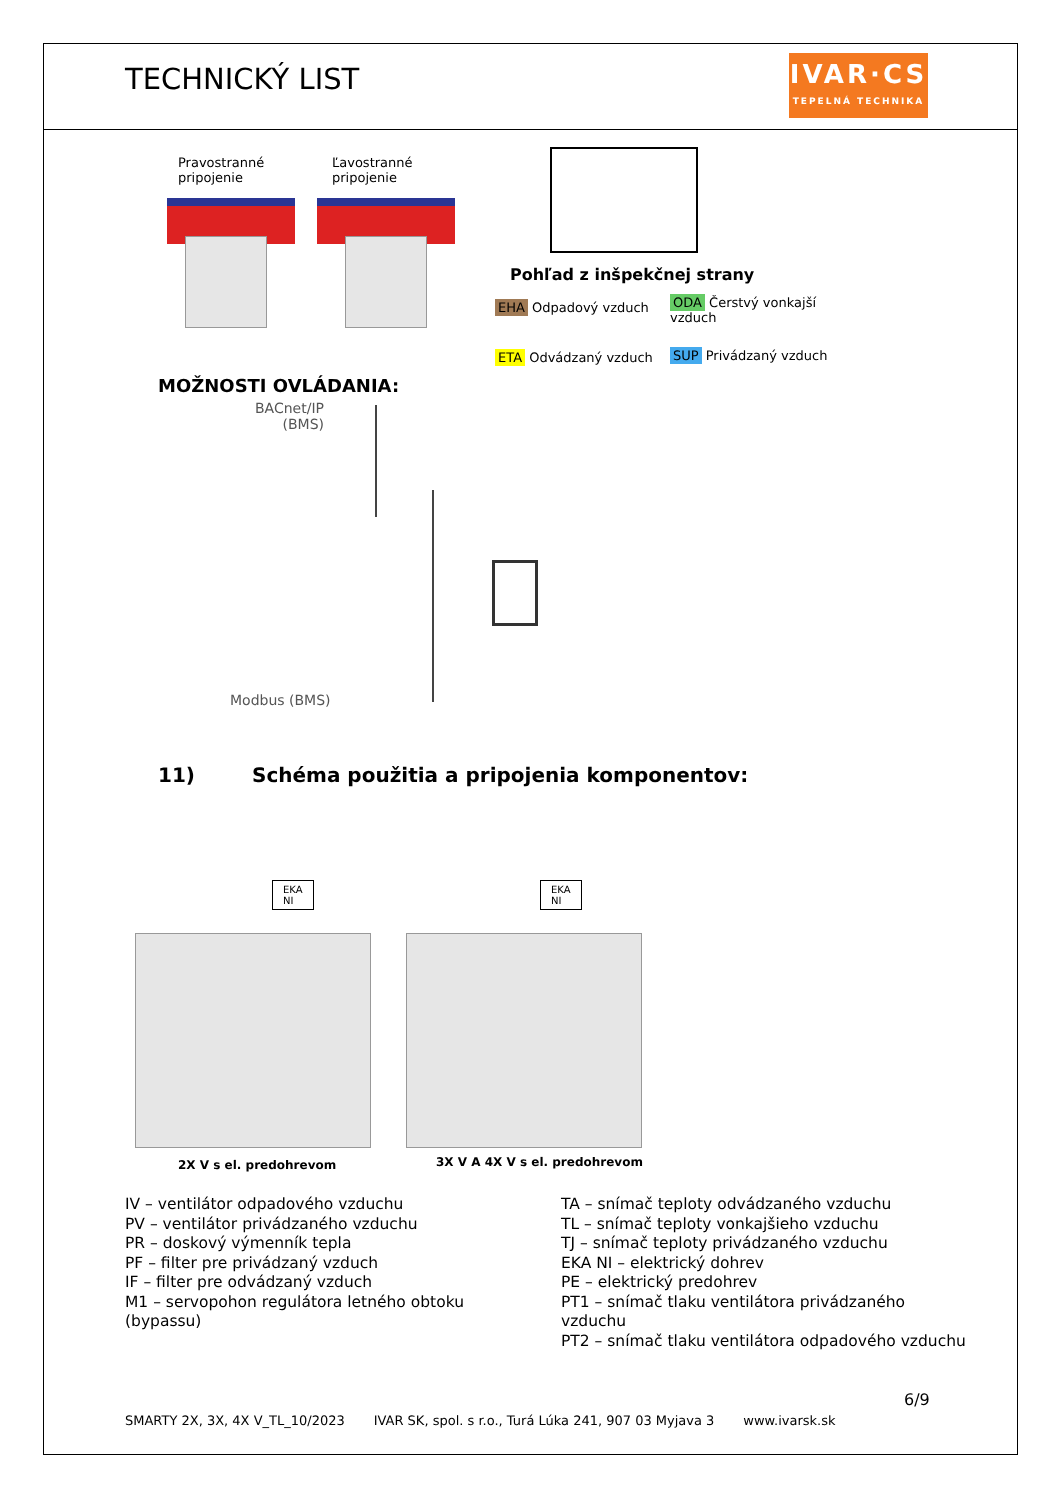TECHNICKÝ LIST
IVAR·CS
TEPELNÁ TECHNIKA
Pravostranné
pripojenie
Ľavostranné
pripojenie
Pohľad z inšpekčnej strany
EHA Odpadový vzduch
ODA Čerstvý vonkajší
vzduch
ETA Odvádzaný vzduch SUP Privádzaný vzduch
MOŽNOSTI OVLÁDANIA:
BACnet/IP
(BMS)
Modbus (BMS)
11)
Schéma použitia a pripojenia komponentov:
EKA
NI
EKA
NI
2X V s el. predohrevom 3X V A 4X V s el. predohrevom
IV – ventilátor odpadového vzduchu
PV – ventilátor privádzaného vzduchu
PR – doskový výmenník tepla
PF – filter pre privádzaný vzduch
IF – filter pre odvádzaný vzduch
M1 – servopohon regulátora letného obtoku
(bypassu)
TA – snímač teploty odvádzaného vzduchu
TL – snímač teploty vonkajšieho vzduchu
TJ – snímač teploty privádzaného vzduchu
EKA NI – elektrický dohrev
PE – elektrický predohrev
PT1 – snímač tlaku ventilátora privádzaného
vzduchu
PT2 – snímač tlaku ventilátora odpadového vzduchu
6/9
SMARTY 2X, 3X, 4X V_TL_10/2023 IVAR SK, spol. s r.o., Turá Lúka 241, 907 03 Myjava 3 www.ivarsk.sk